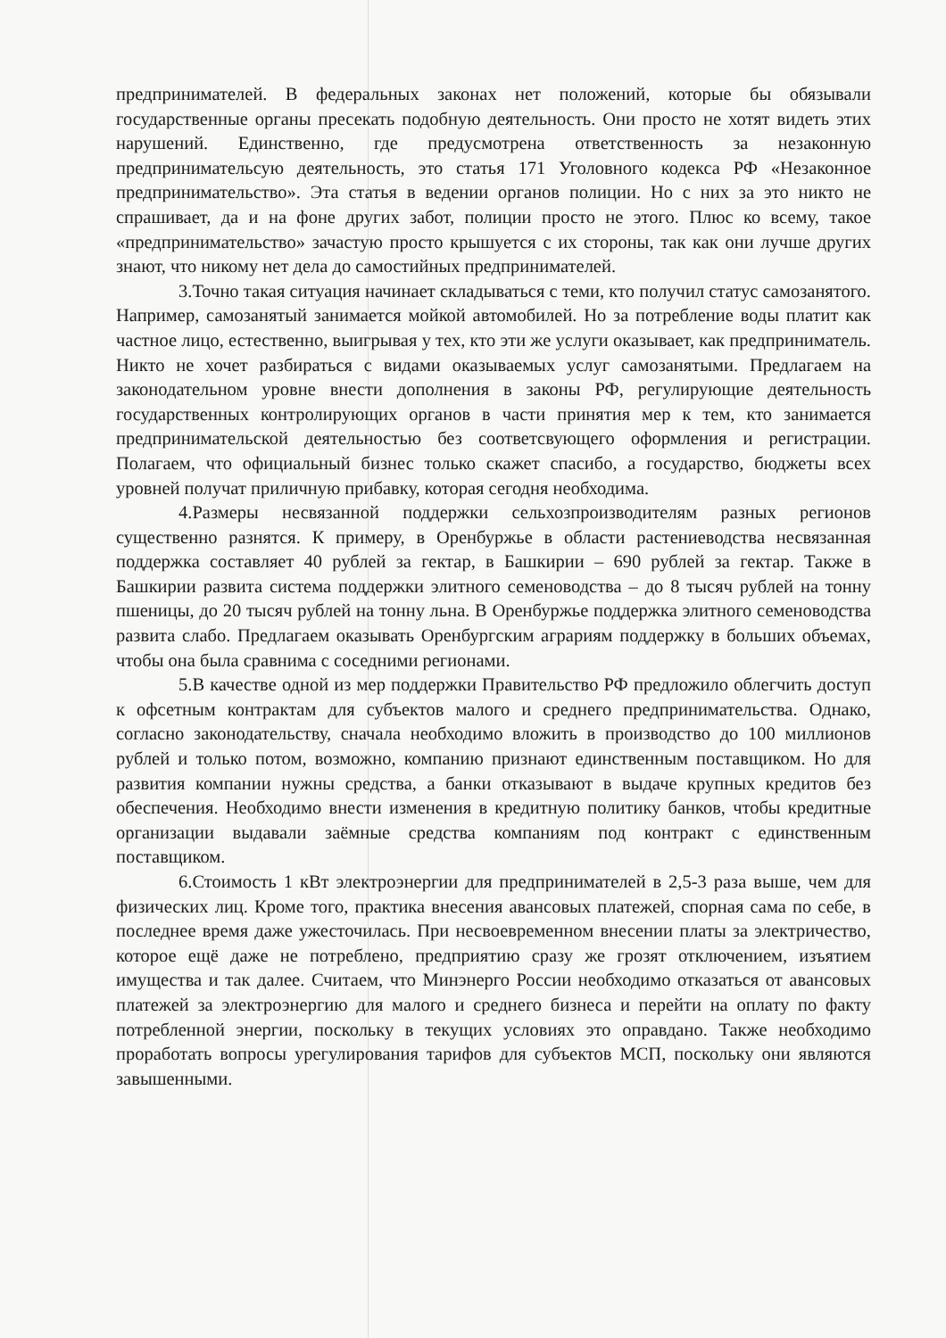предпринимателей. В федеральных законах нет положений, которые бы обязывали государственные органы пресекать подобную деятельность. Они просто не хотят видеть этих нарушений. Единственно, где предусмотрена ответственность за незаконную предпринимательсую деятельность, это статья 171 Уголовного кодекса РФ «Незаконное предпринимательство». Эта статья в ведении органов полиции. Но с них за это никто не спрашивает, да и на фоне других забот, полиции просто не этого. Плюс ко всему, такое «предпринимательство» зачастую просто крышуется с их стороны, так как они лучше других знают, что никому нет дела до самостийных предпринимателей.
3.Точно такая ситуация начинает складываться с теми, кто получил статус самозанятого. Например, самозанятый занимается мойкой автомобилей. Но за потребление воды платит как частное лицо, естественно, выигрывая у тех, кто эти же услуги оказывает, как предприниматель. Никто не хочет разбираться с видами оказываемых услуг самозанятыми. Предлагаем на законодательном уровне внести дополнения в законы РФ, регулирующие деятельность государственных контролирующих органов в части принятия мер к тем, кто занимается предпринимательской деятельностью без соответсвующего оформления и регистрации. Полагаем, что официальный бизнес только скажет спасибо, а государство, бюджеты всех уровней получат приличную прибавку, которая сегодня необходима.
4.Размеры несвязанной поддержки сельхозпроизводителям разных регионов существенно разнятся. К примеру, в Оренбуржье в области растениеводства несвязанная поддержка составляет 40 рублей за гектар, в Башкирии – 690 рублей за гектар. Также в Башкирии развита система поддержки элитного семеноводства – до 8 тысяч рублей на тонну пшеницы, до 20 тысяч рублей на тонну льна. В Оренбуржье поддержка элитного семеноводства развита слабо. Предлагаем оказывать Оренбургским аграриям поддержку в больших объемах, чтобы она была сравнима с соседними регионами.
5.В качестве одной из мер поддержки Правительство РФ предложило облегчить доступ к офсетным контрактам для субъектов малого и среднего предпринимательства. Однако, согласно законодательству, сначала необходимо вложить в производство до 100 миллионов рублей и только потом, возможно, компанию признают единственным поставщиком. Но для развития компании нужны средства, а банки отказывают в выдаче крупных кредитов без обеспечения. Необходимо внести изменения в кредитную политику банков, чтобы кредитные организации выдавали заёмные средства компаниям под контракт с единственным поставщиком.
6.Стоимость 1 кВт электроэнергии для предпринимателей в 2,5-3 раза выше, чем для физических лиц. Кроме того, практика внесения авансовых платежей, спорная сама по себе, в последнее время даже ужесточилась. При несвоевременном внесении платы за электричество, которое ещё даже не потреблено, предприятию сразу же грозят отключением, изъятием имущества и так далее. Считаем, что Минэнерго России необходимо отказаться от авансовых платежей за электроэнергию для малого и среднего бизнеса и перейти на оплату по факту потребленной энергии, поскольку в текущих условиях это оправдано. Также необходимо проработать вопросы урегулирования тарифов для субъектов МСП, поскольку они являются завышенными.